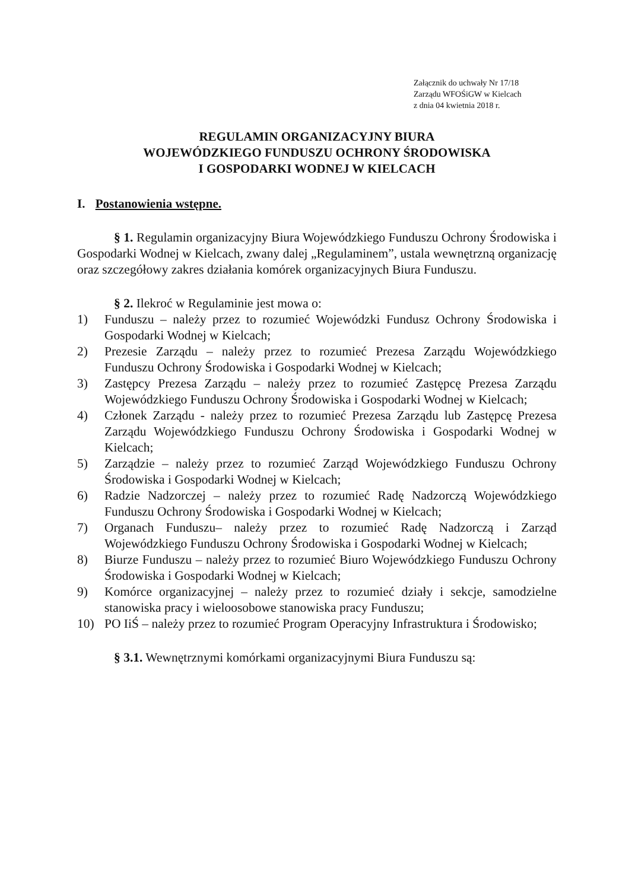Załącznik do uchwały Nr 17/18
Zarządu WFOŚiGW w Kielcach
z dnia 04 kwietnia 2018 r.
REGULAMIN ORGANIZACYJNY BIURA
WOJEWÓDZKIEGO FUNDUSZU OCHRONY ŚRODOWISKA
I GOSPODARKI WODNEJ W KIELCACH
I. Postanowienia wstępne.
§ 1. Regulamin organizacyjny Biura Wojewódzkiego Funduszu Ochrony Środowiska i Gospodarki Wodnej w Kielcach, zwany dalej „Regulaminem”, ustala wewnętrzną organizację oraz szczegółowy zakres działania komórek organizacyjnych Biura Funduszu.
§ 2. Ilekroć w Regulaminie jest mowa o:
1) Funduszu – należy przez to rozumieć Wojewódzki Fundusz Ochrony Środowiska i Gospodarki Wodnej w Kielcach;
2) Prezesie Zarządu – należy przez to rozumieć Prezesa Zarządu Wojewódzkiego Funduszu Ochrony Środowiska i Gospodarki Wodnej w Kielcach;
3) Zastępcy Prezesa Zarządu – należy przez to rozumieć Zastępcę Prezesa Zarządu Wojewódzkiego Funduszu Ochrony Środowiska i Gospodarki Wodnej w Kielcach;
4) Członek Zarządu - należy przez to rozumieć Prezesa Zarządu lub Zastępcę Prezesa Zarządu Wojewódzkiego Funduszu Ochrony Środowiska i Gospodarki Wodnej w Kielcach;
5) Zarządzie – należy przez to rozumieć Zarząd Wojewódzkiego Funduszu Ochrony Środowiska i Gospodarki Wodnej w Kielcach;
6) Radzie Nadzorczej – należy przez to rozumieć Radę Nadzorczą Wojewódzkiego Funduszu Ochrony Środowiska i Gospodarki Wodnej w Kielcach;
7) Organach Funduszu– należy przez to rozumieć Radę Nadzorczą i Zarząd Wojewódzkiego Funduszu Ochrony Środowiska i Gospodarki Wodnej w Kielcach;
8) Biurze Funduszu – należy przez to rozumieć Biuro Wojewódzkiego Funduszu Ochrony Środowiska i Gospodarki Wodnej w Kielcach;
9) Komórce organizacyjnej – należy przez to rozumieć działy i sekcje, samodzielne stanowiska pracy i wieloosobowe stanowiska pracy Funduszu;
10) PO IiŚ – należy przez to rozumieć Program Operacyjny Infrastruktura i Środowisko;
§ 3.1. Wewnętrznymi komórkami organizacyjnymi Biura Funduszu są: